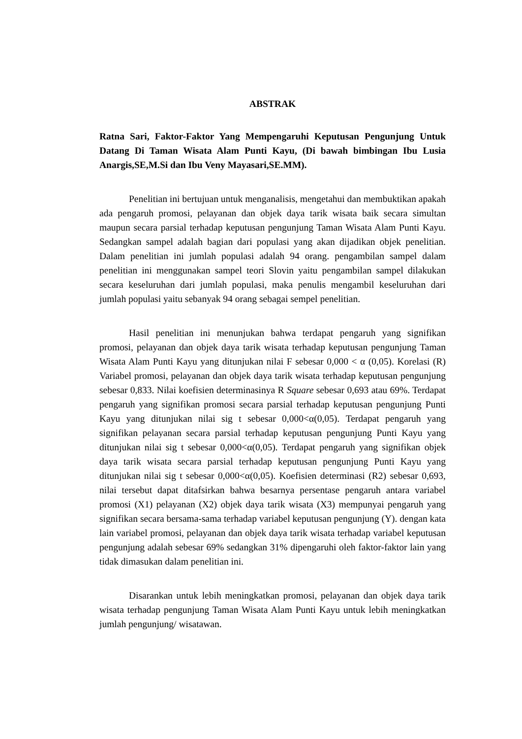ABSTRAK
Ratna Sari, Faktor-Faktor Yang Mempengaruhi Keputusan Pengunjung Untuk Datang Di Taman Wisata Alam Punti Kayu, (Di bawah bimbingan Ibu Lusia Anargis,SE,M.Si dan Ibu Veny Mayasari,SE.MM).
Penelitian ini bertujuan untuk menganalisis, mengetahui dan membuktikan apakah ada pengaruh promosi, pelayanan dan objek daya tarik wisata baik secara simultan maupun secara parsial terhadap keputusan pengunjung Taman Wisata Alam Punti Kayu. Sedangkan sampel adalah bagian dari populasi yang akan dijadikan objek penelitian. Dalam penelitian ini jumlah populasi adalah 94 orang. pengambilan sampel dalam penelitian ini menggunakan sampel teori Slovin yaitu pengambilan sampel dilakukan secara keseluruhan dari jumlah populasi, maka penulis mengambil keseluruhan dari jumlah populasi yaitu sebanyak 94 orang sebagai sempel penelitian.
Hasil penelitian ini menunjukan bahwa terdapat pengaruh yang signifikan promosi, pelayanan dan objek daya tarik wisata terhadap keputusan pengunjung Taman Wisata Alam Punti Kayu yang ditunjukan nilai F sebesar 0,000 < α (0,05). Korelasi (R) Variabel promosi, pelayanan dan objek daya tarik wisata terhadap keputusan pengunjung sebesar 0,833. Nilai koefisien determinasinya R Square sebesar 0,693 atau 69%. Terdapat pengaruh yang signifikan promosi secara parsial terhadap keputusan pengunjung Punti Kayu yang ditunjukan nilai sig t sebesar 0,000<α(0,05). Terdapat pengaruh yang signifikan pelayanan secara parsial terhadap keputusan pengunjung Punti Kayu yang ditunjukan nilai sig t sebesar 0,000<α(0,05). Terdapat pengaruh yang signifikan objek daya tarik wisata secara parsial terhadap keputusan pengunjung Punti Kayu yang ditunjukan nilai sig t sebesar 0,000<α(0,05). Koefisien determinasi (R2) sebesar 0,693, nilai tersebut dapat ditafsirkan bahwa besarnya persentase pengaruh antara variabel promosi (X1) pelayanan (X2) objek daya tarik wisata (X3) mempunyai pengaruh yang signifikan secara bersama-sama terhadap variabel keputusan pengunjung (Y). dengan kata lain variabel promosi, pelayanan dan objek daya tarik wisata terhadap variabel keputusan pengunjung adalah sebesar 69% sedangkan 31% dipengaruhi oleh faktor-faktor lain yang tidak dimasukan dalam penelitian ini.
Disarankan untuk lebih meningkatkan promosi, pelayanan dan objek daya tarik wisata terhadap pengunjung Taman Wisata Alam Punti Kayu untuk lebih meningkatkan jumlah pengunjung/ wisatawan.